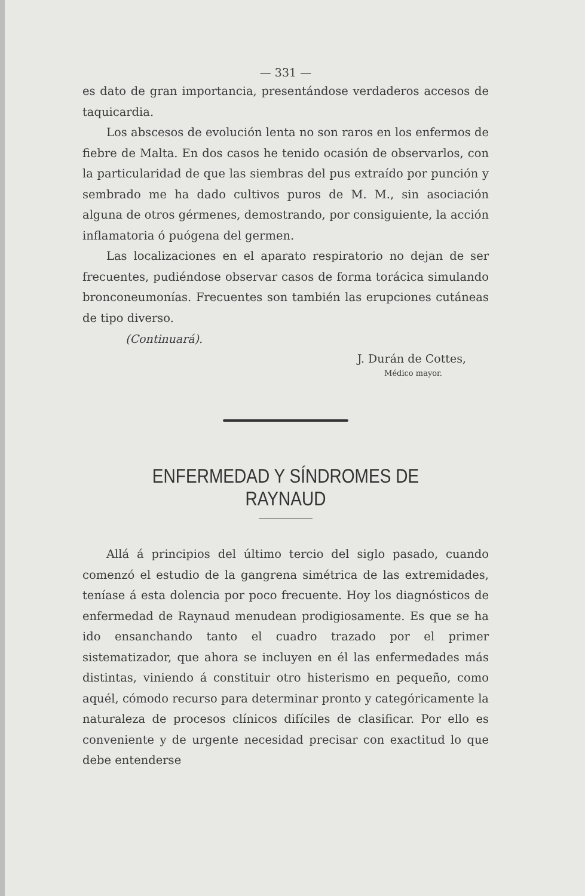— 331 —
es dato de gran importancia, presentándose verdaderos accesos de taquicardia.
Los abscesos de evolución lenta no son raros en los enfermos de fiebre de Malta. En dos casos he tenido ocasión de observarlos, con la particularidad de que las siembras del pus extraído por punción y sembrado me ha dado cultivos puros de M. M., sin asociación alguna de otros gérmenes, demostrando, por consiguiente, la acción inflamatoria ó puógena del germen.
Las localizaciones en el aparato respiratorio no dejan de ser frecuentes, pudiéndose observar casos de forma torácica simulando bronconeumonías. Frecuentes son también las erupciones cutáneas de tipo diverso.
(Continuará).
J. Durán de Cottes,
Médico mayor.
ENFERMEDAD Y SÍNDROMES DE RAYNAUD
Allá á principios del último tercio del siglo pasado, cuando comenzó el estudio de la gangrena simétrica de las extremidades, teníase á esta dolencia por poco frecuente. Hoy los diagnósticos de enfermedad de Raynaud menudean prodigiosamente. Es que se ha ido ensanchando tanto el cuadro trazado por el primer sistematizador, que ahora se incluyen en él las enfermedades más distintas, viniendo á constituir otro histerismo en pequeño, como aquél, cómodo recurso para determinar pronto y categóricamente la naturaleza de procesos clínicos difíciles de clasificar. Por ello es conveniente y de urgente necesidad precisar con exactitud lo que debe entenderse